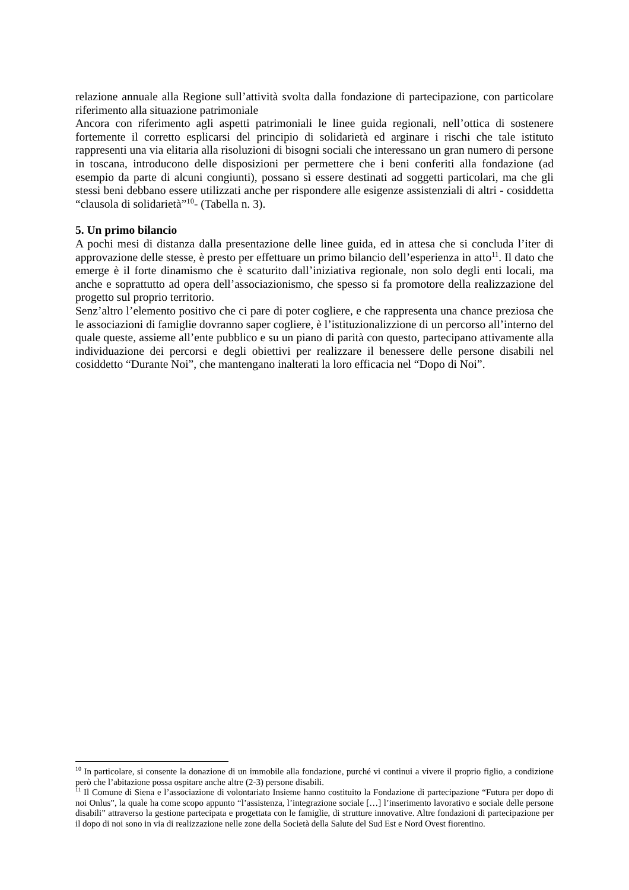relazione annuale alla Regione sull’attività svolta dalla fondazione di partecipazione, con particolare riferimento alla situazione patrimoniale
Ancora con riferimento agli aspetti patrimoniali le linee guida regionali, nell’ottica di sostenere fortemente il corretto esplicarsi del principio di solidarietà ed arginare i rischi che tale istituto rappresenti una via elitaria alla risoluzioni di bisogni sociali che interessano un gran numero di persone in toscana, introducono delle disposizioni per permettere che i beni conferiti alla fondazione (ad esempio da parte di alcuni congiunti), possano sì essere destinati ad soggetti particolari, ma che gli stessi beni debbano essere utilizzati anche per rispondere alle esigenze assistenziali di altri - cosiddetta “clausola di solidarietà”<sup>10</sup>- (Tabella n. 3).
5. Un primo bilancio
A pochi mesi di distanza dalla presentazione delle linee guida, ed in attesa che si concluda l’iter di approvazione delle stesse, è presto per effettuare un primo bilancio dell’esperienza in atto<sup>11</sup>. Il dato che emerge è il forte dinamismo che è scaturito dall’iniziativa regionale, non solo degli enti locali, ma anche e soprattutto ad opera dell’associazionismo, che spesso si fa promotore della realizzazione del progetto sul proprio territorio.
Senz’altro l’elemento positivo che ci pare di poter cogliere, e che rappresenta una chance preziosa che le associazioni di famiglie dovranno saper cogliere, è l’istituzionalizzione di un percorso all’interno del quale queste, assieme all’ente pubblico e su un piano di parità con questo, partecipano attivamente alla individuazione dei percorsi e degli obiettivi per realizzare il benessere delle persone disabili nel cosiddetto “Durante Noi”, che mantengano inalterati la loro efficacia nel “Dopo di Noi”.
<sup>10</sup> In particolare, si consente la donazione di un immobile alla fondazione, purché vi continui a vivere il proprio figlio, a condizione però che l’abitazione possa ospitare anche altre (2-3) persone disabili.
<sup>11</sup> Il Comune di Siena e l’associazione di volontariato Insieme hanno costituito la Fondazione di partecipazione “Futura per dopo di noi Onlus”, la quale ha come scopo appunto “l’assistenza, l’integrazione sociale […] l’inserimento lavorativo e sociale delle persone disabili” attraverso la gestione partecipata e progettata con le famiglie, di strutture innovative. Altre fondazioni di partecipazione per il dopo di noi sono in via di realizzazione nelle zone della Società della Salute del Sud Est e Nord Ovest fiorentino.